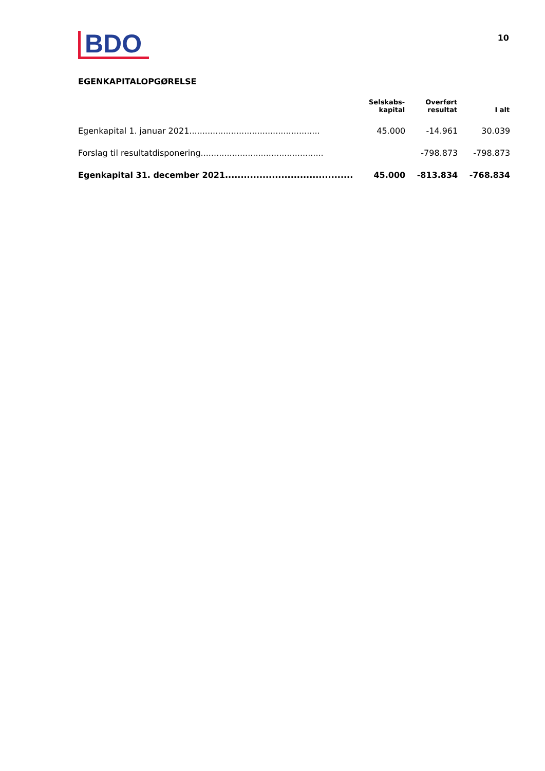BDO
10
EGENKAPITALOPGØRELSE
| | Selskabs- kapital | Overført resultat | I alt |
| --- | --- | --- | --- |
| Egenkapital 1. januar 2021.................................................. | 45.000 | -14.961 | 30.039 |
| Forslag til resultatdisponering............................................... | | -798.873 | -798.873 |
| Egenkapital 31. december 2021......................................... | 45.000 | -813.834 | -768.834 |